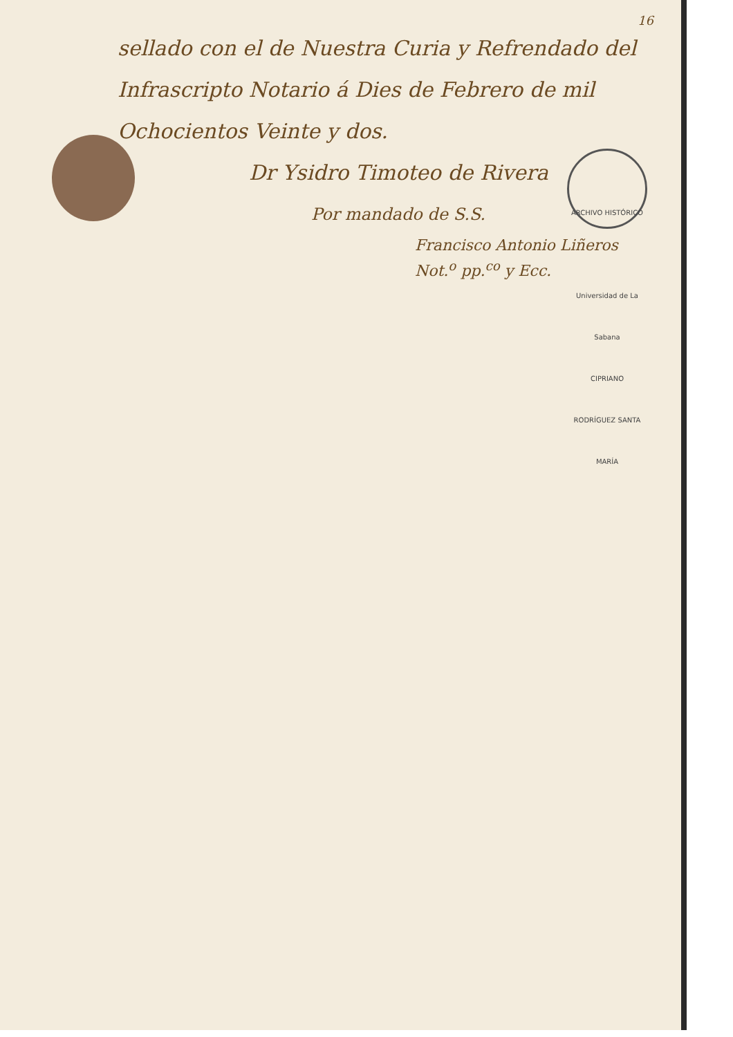16
sellado con el de Nuestra Curia y Refrendado del Infrascripto Notario á Dies de Febrero de mil Ochocientos Veinte y dos.
Dr Ysidro Timoteo de Rivera
ARCHIVO HISTÓRICO
Universidad de La Sabana
CIPRIANO RODRÍGUEZ SANTA MARÍA
Por mandado de S.S.
Francisco Antonio Liñeros
Not.<sup>o</sup> pp.<sup>co</sup> y Ecc.